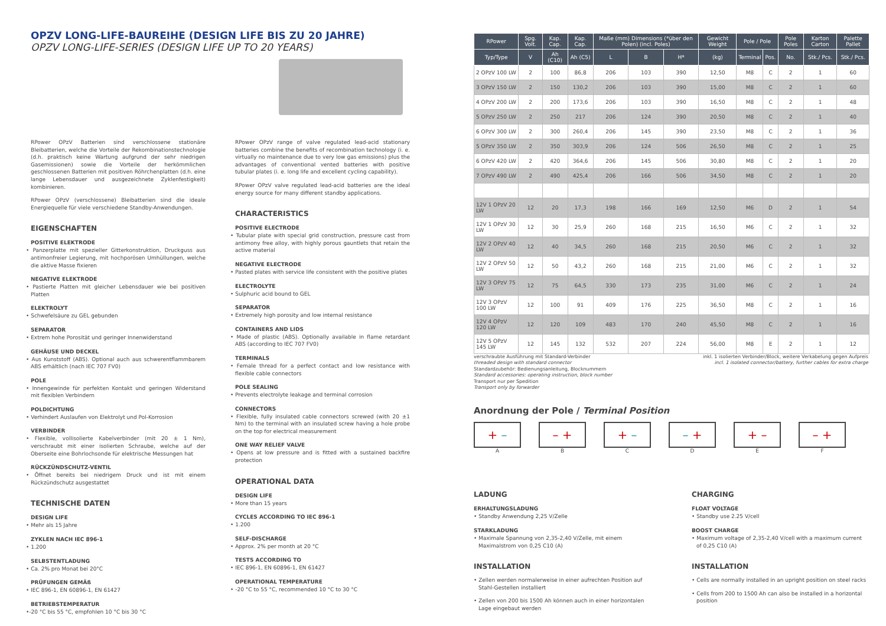OPZV LONG-LIFE-BAUREIHE (DESIGN LIFE BIS ZU 20 JAHRE)
OPZV LONG-LIFE-SERIES (DESIGN LIFE UP TO 20 YEARS)
RPower OPzV Batterien sind verschlossene stationäre Bleibatterien, welche die Vorteile der Rekombinationstechnologie (d.h. praktisch keine Wartung aufgrund der sehr niedrigen Gasemissionen) sowie die Vorteile der herkömmlichen geschlossenen Batterien mit positiven Röhrchenplatten (d.h. eine lange Lebensdauer und ausgezeichnete Zyklenfestigkeit) kombinieren.
RPower OPzV (verschlossene) Bleibatterien sind die ideale Energiequelle für viele verschiedene Standby-Anwendungen.
EIGENSCHAFTEN
POSITIVE ELEKTRODE
• Panzerplatte mit spezieller Gitterkonstruktion, Druckguss aus antimonfreier Legierung, mit hochporösen Umhüllungen, welche die aktive Masse fixieren
NEGATIVE ELEKTRODE
• Pastierte Platten mit gleicher Lebensdauer wie bei positiven Platten
ELEKTROLYT
• Schwefelsäure zu GEL gebunden
SEPARATOR
• Extrem hohe Porosität und geringer Innenwiderstand
GEHÄUSE UND DECKEL
• Aus Kunststoff (ABS). Optional auch aus schwerentflammbarem ABS erhältlich (nach IEC 707 FV0)
POLE
• Innengewinde für perfekten Kontakt und geringen Widerstand mit flexiblen Verbindern
POLDICHTUNG
• Verhindert Auslaufen von Elektrolyt und Pol-Korrosion
VERBINDER
• Flexible, vollisolierte Kabelverbinder (mit 20 ± 1 Nm), verschraubt mit einer isolierten Schraube, welche auf der Oberseite eine Bohrlochsonde für elektrische Messungen hat
RÜCKZÜNDSCHUTZ-VENTIL
• Öffnet bereits bei niedrigem Druck und ist mit einem Rückzündschutz ausgestattet
TECHNISCHE DATEN
DESIGN LIFE
• Mehr als 15 Jahre
ZYKLEN NACH IEC 896-1
• 1.200
SELBSTENTLADUNG
• Ca. 2% pro Monat bei 20°C
PRÜFUNGEN GEMÄß
• IEC 896-1, EN 60896-1, EN 61427
BETRIEBSTEMPERATUR
•-20 °C bis 55 °C, empfohlen 10 °C bis 30 °C
RPower OPzV range of valve regulated lead-acid stationary batteries combine the benefits of recombination technology (i. e. virtually no maintenance due to very low gas emissions) plus the advantages of conventional vented batteries with positive tubular plates (i. e. long life and excellent cycling capability).
RPower OPzV valve regulated lead-acid batteries are the ideal energy source for many different standby applications.
CHARACTERISTICS
POSITIVE ELECTRODE
• Tubular plate with special grid construction, pressure cast from antimony free alloy, with highly porous gauntlets that retain the active material
NEGATIVE ELECTRODE
• Pasted plates with service life consistent with the positive plates
ELECTROLYTE
• Sulphuric acid bound to GEL
SEPARATOR
• Extremely high porosity and low internal resistance
CONTAINERS AND LIDS
• Made of plastic (ABS). Optionally available in flame retardant ABS (according to IEC 707 FV0)
TERMINALS
• Female thread for a perfect contact and low resistance with flexible cable connectors
POLE SEALING
• Prevents electrolyte leakage and terminal corrosion
CONNECTORS
• Flexible, fully insulated cable connectors screwed (with 20 ±1 Nm) to the terminal with an insulated screw having a hole probe on the top for electrical measurement
ONE WAY RELIEF VALVE
• Opens at low pressure and is fitted with a sustained backfire protection
OPERATIONAL DATA
DESIGN LIFE
• More than 15 years
CYCLES ACCORDING TO IEC 896-1
• 1.200
SELF-DISCHARGE
• Approx. 2% per month at 20 °C
TESTS ACCORDING TO
• IEC 896-1, EN 60896-1, EN 61427
OPERATIONAL TEMPERATURE
• -20 °C to 55 °C, recommended 10 °C to 30 °C
| RPower | Spg. Volt. | Kap. Cap. | Kap. Cap. | Maße (mm) Dimensions (*über den Polen) (incl. Poles) | | | Gewicht Weight | Pole / Pole | | Pole Poles | Karton Carton | Palette Pallet |
| --- | --- | --- | --- | --- | --- | --- | --- | --- | --- | --- | --- | --- |
| Typ/Type | V | Ah (C10) | Ah (C5) | L | B | H* | (kg) | Terminal | Pos. | No. | Stk./ Pcs. | Stk./ Pcs. |
| 2 OPzV 100 LW | 2 | 100 | 86,8 | 206 | 103 | 390 | 12,50 | M8 | C | 2 | 1 | 60 |
| 3 OPzV 150 LW | 2 | 150 | 130,2 | 206 | 103 | 390 | 15,00 | M8 | C | 2 | 1 | 60 |
| 4 OPzV 200 LW | 2 | 200 | 173,6 | 206 | 103 | 390 | 16,50 | M8 | C | 2 | 1 | 48 |
| 5 OPzV 250 LW | 2 | 250 | 217 | 206 | 124 | 390 | 20,50 | M8 | C | 2 | 1 | 40 |
| 6 OPzV 300 LW | 2 | 300 | 260,4 | 206 | 145 | 390 | 23,50 | M8 | C | 2 | 1 | 36 |
| 5 OPzV 350 LW | 2 | 350 | 303,9 | 206 | 124 | 506 | 26,50 | M8 | C | 2 | 1 | 25 |
| 6 OPzV 420 LW | 2 | 420 | 364,6 | 206 | 145 | 506 | 30,80 | M8 | C | 2 | 1 | 20 |
| 7 OPzV 490 LW | 2 | 490 | 425,4 | 206 | 166 | 506 | 34,50 | M8 | C | 2 | 1 | 20 |
| 12V 1 OPzV 20 LW | 12 | 20 | 17,3 | 198 | 166 | 169 | 12,50 | M6 | D | 2 | 1 | 54 |
| 12V 1 OPzV 30 LW | 12 | 30 | 25,9 | 260 | 168 | 215 | 16,50 | M6 | C | 2 | 1 | 32 |
| 12V 2 OPzV 40 LW | 12 | 40 | 34,5 | 260 | 168 | 215 | 20,50 | M6 | C | 2 | 1 | 32 |
| 12V 2 OPzV 50 LW | 12 | 50 | 43,2 | 260 | 168 | 215 | 21,00 | M6 | C | 2 | 1 | 32 |
| 12V 3 OPzV 75 LW | 12 | 75 | 64,5 | 330 | 173 | 235 | 31,00 | M6 | C | 2 | 1 | 24 |
| 12V 3 OPzV 100 LW | 12 | 100 | 91 | 409 | 176 | 225 | 36,50 | M8 | C | 2 | 1 | 16 |
| 12V 4 OPzV 120 LW | 12 | 120 | 109 | 483 | 170 | 240 | 45,50 | M8 | C | 2 | 1 | 16 |
| 12V 5 OPzV 145 LW | 12 | 145 | 132 | 532 | 207 | 224 | 56,00 | M8 | E | 2 | 1 | 12 |
verschraubte Ausführung mit Standard-Verbinder
threaded design with standard connector
Standardzubehör: Bedienungsanleitung, Blocknummern
Standard accessories: operating instruction, block number
Transport nur per Spedition
Transport only by forwarder
inkl. 1 isolierten Verbinder/Block, weitere Verkabelung gegen Aufpreis
incl. 1 isolated connector/battery, further cables for extra charge
Anordnung der Pole / Terminal Position
+ –
A
– +
B
+ –
C
– +
D
+ –
E
– +
F
LADUNG
ERHALTUNGSLADUNG
• Standby Anwendung 2,25 V/Zelle
STARKLADUNG
• Maximale Spannung von 2,35-2,40 V/Zelle, mit einem Maximalstrom von 0,25 C10 (A)
INSTALLATION
• Zellen werden normalerweise in einer aufrechten Position auf Stahl-Gestellen installiert
• Zellen von 200 bis 1500 Ah können auch in einer horizontalen Lage eingebaut werden
CHARGING
FLOAT VOLTAGE
• Standby use 2.25 V/cell
BOOST CHARGE
• Maximum voltage of 2,35-2,40 V/cell with a maximum current of 0,25 C10 (A)
INSTALLATION
• Cells are normally installed in an upright position on steel racks
• Cells from 200 to 1500 Ah can also be installed in a horizontal position